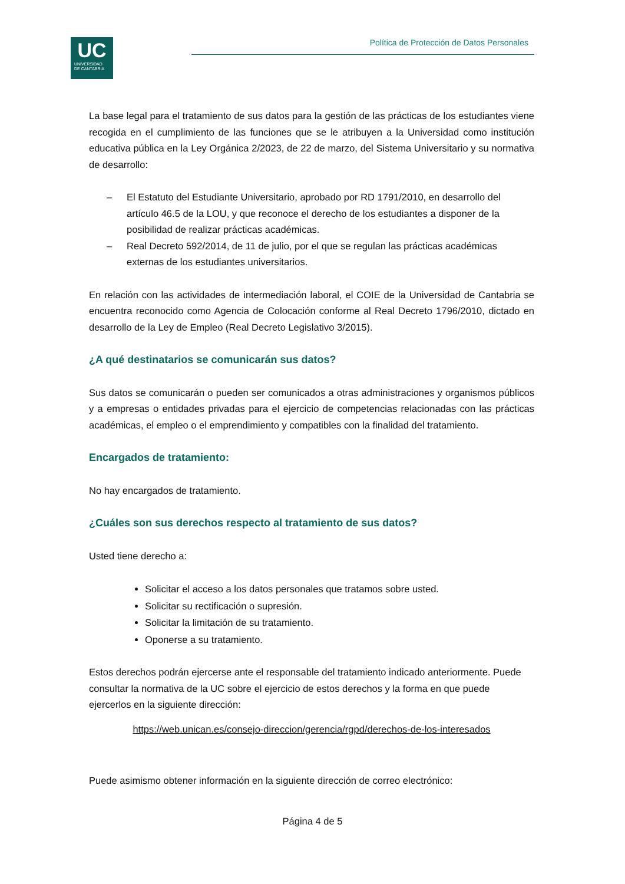UC
UNIVERSIDAD
DE CANTABRIA
Política de Protección de Datos Personales
La base legal para el tratamiento de sus datos para la gestión de las prácticas de los estudiantes viene recogida en el cumplimiento de las funciones que se le atribuyen a la Universidad como institución educativa pública en la Ley Orgánica 2/2023, de 22 de marzo, del Sistema Universitario y su normativa de desarrollo:
– El Estatuto del Estudiante Universitario, aprobado por RD 1791/2010, en desarrollo del artículo 46.5 de la LOU, y que reconoce el derecho de los estudiantes a disponer de la posibilidad de realizar prácticas académicas.
– Real Decreto 592/2014, de 11 de julio, por el que se regulan las prácticas académicas externas de los estudiantes universitarios.
En relación con las actividades de intermediación laboral, el COIE de la Universidad de Cantabria se encuentra reconocido como Agencia de Colocación conforme al Real Decreto 1796/2010, dictado en desarrollo de la Ley de Empleo (Real Decreto Legislativo 3/2015).
¿A qué destinatarios se comunicarán sus datos?
Sus datos se comunicarán o pueden ser comunicados a otras administraciones y organismos públicos y a empresas o entidades privadas para el ejercicio de competencias relacionadas con las prácticas académicas, el empleo o el emprendimiento y compatibles con la finalidad del tratamiento.
Encargados de tratamiento:
No hay encargados de tratamiento.
¿Cuáles son sus derechos respecto al tratamiento de sus datos?
Usted tiene derecho a:
Solicitar el acceso a los datos personales que tratamos sobre usted.
Solicitar su rectificación o supresión.
Solicitar la limitación de su tratamiento.
Oponerse a su tratamiento.
Estos derechos podrán ejercerse ante el responsable del tratamiento indicado anteriormente. Puede consultar la normativa de la UC sobre el ejercicio de estos derechos y la forma en que puede ejercerlos en la siguiente dirección:
https://web.unican.es/consejo-direccion/gerencia/rgpd/derechos-de-los-interesados
Puede asimismo obtener información en la siguiente dirección de correo electrónico:
Página 4 de 5